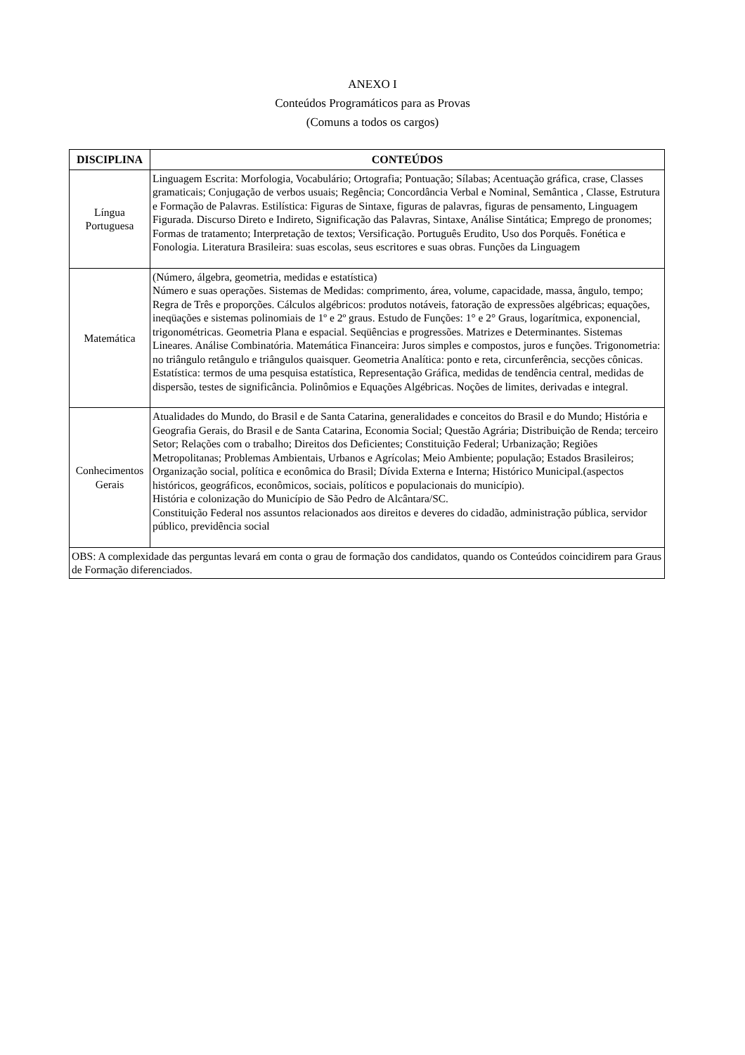ANEXO I
Conteúdos Programáticos para as Provas
(Comuns a todos os cargos)
| DISCIPLINA | CONTEÚDOS |
| --- | --- |
| Língua Portuguesa | Linguagem Escrita: Morfologia, Vocabulário; Ortografia; Pontuação; Sílabas; Acentuação gráfica, crase, Classes gramaticais; Conjugação de verbos usuais; Regência; Concordância Verbal e Nominal, Semântica , Classe, Estrutura e Formação de Palavras. Estilística: Figuras de Sintaxe, figuras de palavras, figuras de pensamento, Linguagem Figurada. Discurso Direto e Indireto, Significação das Palavras, Sintaxe, Análise Sintática; Emprego de pronomes; Formas de tratamento; Interpretação de textos; Versificação. Português Erudito, Uso dos Porquês. Fonética e Fonologia. Literatura Brasileira: suas escolas, seus escritores e suas obras. Funções da Linguagem |
| Matemática | (Número, álgebra, geometria, medidas e estatística) Número e suas operações. Sistemas de Medidas: comprimento, área, volume, capacidade, massa, ângulo, tempo; Regra de Três e proporções. Cálculos algébricos: produtos notáveis, fatoração de expressões algébricas; equações, ineqüações e sistemas polinomiais de 1º e 2º graus. Estudo de Funções: 1° e 2° Graus, logarítmica, exponencial, trigonométricas. Geometria Plana e espacial. Seqüências e progressões. Matrizes e Determinantes. Sistemas Lineares. Análise Combinatória. Matemática Financeira: Juros simples e compostos, juros e funções. Trigonometria: no triângulo retângulo e triângulos quaisquer. Geometria Analítica: ponto e reta, circunferência, secções cônicas. Estatística: termos de uma pesquisa estatística, Representação Gráfica, medidas de tendência central, medidas de dispersão, testes de significância. Polinômios e Equações Algébricas. Noções de limites, derivadas e integral. |
| Conhecimentos Gerais | Atualidades do Mundo, do Brasil e de Santa Catarina, generalidades e conceitos do Brasil e do Mundo; História e Geografia Gerais, do Brasil e de Santa Catarina, Economia Social; Questão Agrária; Distribuição de Renda; terceiro Setor; Relações com o trabalho; Direitos dos Deficientes; Constituição Federal; Urbanização; Regiões Metropolitanas; Problemas Ambientais, Urbanos e Agrícolas; Meio Ambiente; população; Estados Brasileiros; Organização social, política e econômica do Brasil; Dívida Externa e Interna; Histórico Municipal.(aspectos históricos, geográficos, econômicos, sociais, políticos e populacionais do município). História e colonização do Município de São Pedro de Alcântara/SC. Constituição Federal nos assuntos relacionados aos direitos e deveres do cidadão, administração pública, servidor público, previdência social |
| OBS: A complexidade das perguntas levará em conta o grau de formação dos candidatos, quando os Conteúdos coincidirem para Graus de Formação diferenciados. | |